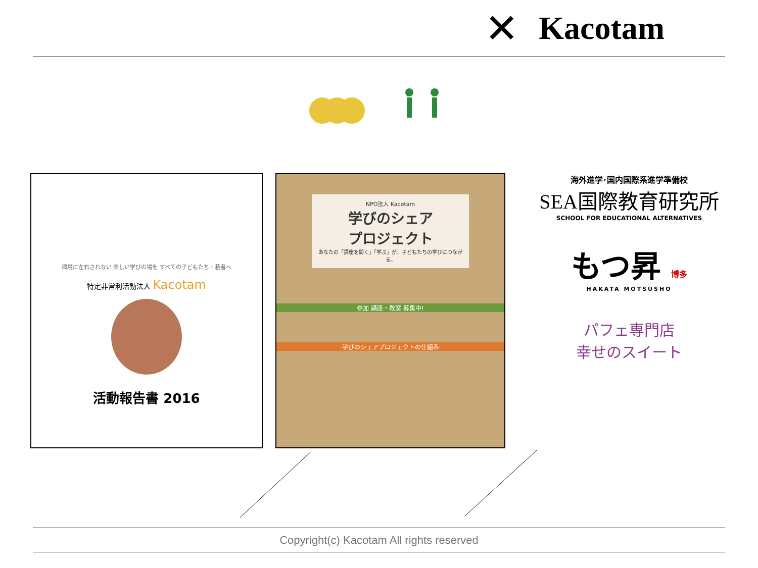✕ Kacotam
環境に左右されない 楽しい学びの場を すべての子どもたち・若者へ
特定非営利活動法人 Kacotam
活動報告書 2016
NPO法人 Kacotam
学びのシェア
プロジェクト
あなたの「講座を開く」「学ぶ」が、子どもたちの学びにつながる。
参加 講座・教室 募集中!
学びのシェアプロジェクトの仕組み
海外進学･国内国際系進学準備校
SEA国際教育研究所
SCHOOL FOR EDUCATIONAL ALTERNATIVES
もつ昇 博多
HAKATA MOTSUSHO
パフェ専門店
幸せのスイート
Copyright(c) Kacotam All rights reserved